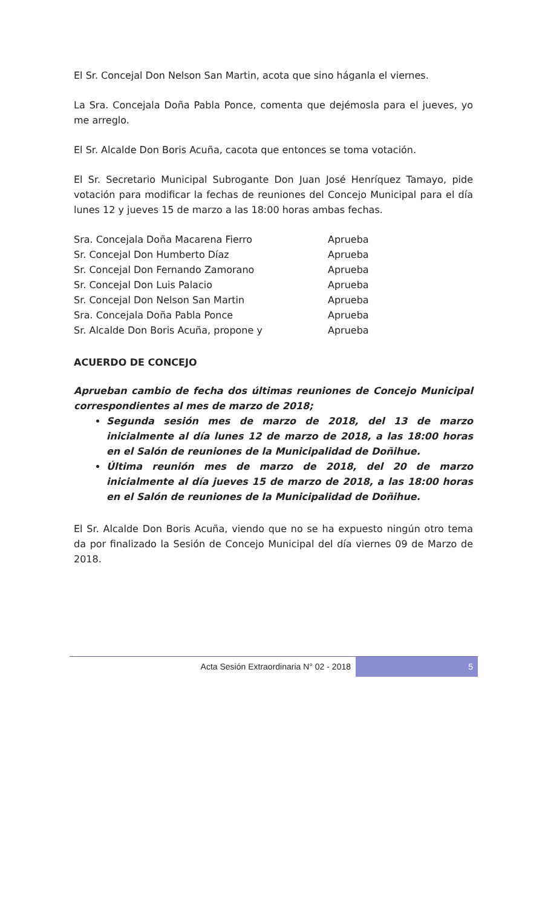El Sr. Concejal Don Nelson San Martin, acota que sino háganla el viernes.
La Sra. Concejala Doña Pabla Ponce, comenta que dejémosla para el jueves, yo me arreglo.
El Sr. Alcalde Don Boris Acuña, cacota que entonces se toma votación.
El Sr. Secretario Municipal Subrogante Don Juan José Henríquez Tamayo, pide votación para modificar la fechas de reuniones del Concejo Municipal para el día lunes 12 y jueves 15 de marzo a las 18:00 horas ambas fechas.
| Sra. Concejala Doña Macarena Fierro | Aprueba |
| Sr. Concejal Don Humberto Díaz | Aprueba |
| Sr. Concejal Don Fernando Zamorano | Aprueba |
| Sr. Concejal Don Luis Palacio | Aprueba |
| Sr. Concejal Don Nelson San Martin | Aprueba |
| Sra. Concejala Doña Pabla Ponce | Aprueba |
| Sr. Alcalde Don Boris Acuña, propone y | Aprueba |
ACUERDO DE CONCEJO
Aprueban cambio de fecha dos últimas reuniones de Concejo Municipal correspondientes al mes de marzo de 2018;
Segunda sesión mes de marzo de 2018, del 13 de marzo inicialmente al día lunes 12 de marzo de 2018, a las 18:00 horas en el Salón de reuniones de la Municipalidad de Doñihue.
Última reunión mes de marzo de 2018, del 20 de marzo inicialmente al día jueves 15 de marzo de 2018, a las 18:00 horas en el Salón de reuniones de la Municipalidad de Doñihue.
El Sr. Alcalde Don Boris Acuña, viendo que no se ha expuesto ningún otro tema da por finalizado la Sesión de Concejo Municipal del día viernes 09 de Marzo de 2018.
Acta Sesión Extraordinaria N° 02 - 2018 5